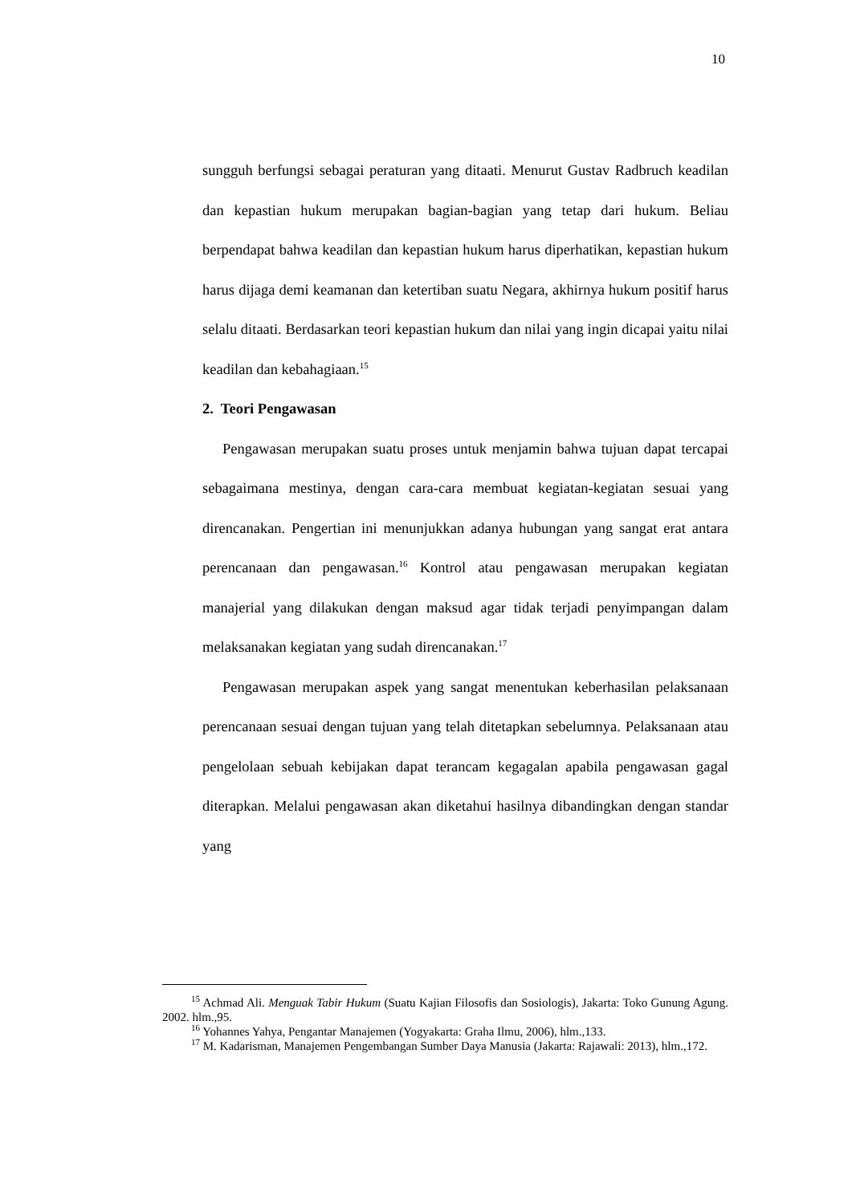10
sungguh berfungsi sebagai peraturan yang ditaati. Menurut Gustav Radbruch keadilan dan kepastian hukum merupakan bagian-bagian yang tetap dari hukum. Beliau berpendapat bahwa keadilan dan kepastian hukum harus diperhatikan, kepastian hukum harus dijaga demi keamanan dan ketertiban suatu Negara, akhirnya hukum positif harus selalu ditaati. Berdasarkan teori kepastian hukum dan nilai yang ingin dicapai yaitu nilai keadilan dan kebahagiaan.<sup>15</sup>
2. Teori Pengawasan
Pengawasan merupakan suatu proses untuk menjamin bahwa tujuan dapat tercapai sebagaimana mestinya, dengan cara-cara membuat kegiatan-kegiatan sesuai yang direncanakan. Pengertian ini menunjukkan adanya hubungan yang sangat erat antara perencanaan dan pengawasan.<sup>16</sup> Kontrol atau pengawasan merupakan kegiatan manajerial yang dilakukan dengan maksud agar tidak terjadi penyimpangan dalam melaksanakan kegiatan yang sudah direncanakan.<sup>17</sup>
Pengawasan merupakan aspek yang sangat menentukan keberhasilan pelaksanaan perencanaan sesuai dengan tujuan yang telah ditetapkan sebelumnya. Pelaksanaan atau pengelolaan sebuah kebijakan dapat terancam kegagalan apabila pengawasan gagal diterapkan. Melalui pengawasan akan diketahui hasilnya dibandingkan dengan standar yang
<sup>15</sup> Achmad Ali. Menguak Tabir Hukum (Suatu Kajian Filosofis dan Sosiologis), Jakarta: Toko Gunung Agung. 2002. hlm.,95.
<sup>16</sup> Yohannes Yahya, Pengantar Manajemen (Yogyakarta: Graha Ilmu, 2006), hlm.,133.
<sup>17</sup> M. Kadarisman, Manajemen Pengembangan Sumber Daya Manusia (Jakarta: Rajawali: 2013), hlm.,172.